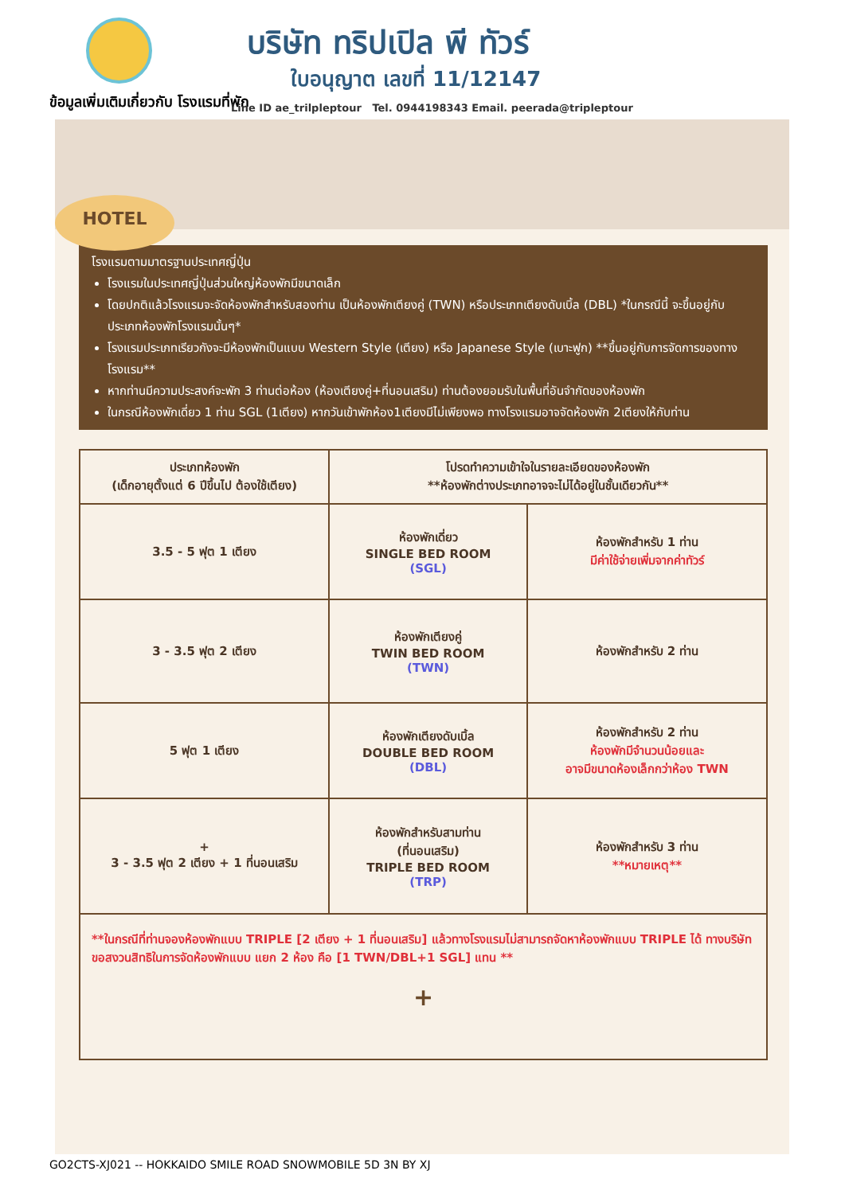บริษัท ทริปเปิล พี ทัวร์
ใบอนุญาต เลขที่ 11/12147
ข้อมูลเพิ่มเติมเกี่ยวกับ โรงแรมที่พัก
Line ID ae_trilpleptour Tel. 0944198343 Email. peerada@tripleptour
HOTEL
โรงแรมตามมาตรฐานประเทศญี่ปุ่น
โรงแรมในประเทศญี่ปุ่นส่วนใหญ่ห้องพักมีขนาดเล็ก
โดยปกติแล้วโรงแรมจะจัดห้องพักสำหรับสองท่าน เป็นห้องพักเตียงคู่ (TWN) หรือประเภทเตียงดับเบิ้ล (DBL) *ในกรณีนี้ จะขึ้นอยู่กับประเภทห้องพักโรงแรมนั้นๆ*
โรงแรมประเภทเรียวกังจะมีห้องพักเป็นแบบ Western Style (เตียง) หรือ Japanese Style (เบาะฟูก) **ขึ้นอยู่กับการจัดการของทางโรงแรม**
หากท่านมีความประสงค์จะพัก 3 ท่านต่อห้อง (ห้องเตียงคู่+ที่นอนเสริม) ท่านต้องยอมรับในพื้นที่อันจำกัดของห้องพัก
ในกรณีห้องพักเดี่ยว 1 ท่าน SGL (1เตียง) หากวันเข้าพักห้อง1เตียงมีไม่เพียงพอ ทางโรงแรมอาจจัดห้องพัก 2เตียงให้กับท่าน
| ประเภทห้องพัก (เด็กอายุตั้งแต่ 6 ปีขึ้นไป ต้องใช้เตียง) | โปรดทำความเข้าใจในรายละเอียดของห้องพัก **ห้องพักต่างประเภทอาจจะไม่ได้อยู่ในชั้นเดียวกัน** | |
| --- | --- | --- |
| 3.5 - 5 ฟุต 1 เตียง | ห้องพักเดี่ยว SINGLE BED ROOM (SGL) | ห้องพักสำหรับ 1 ท่าน มีค่าใช้จ่ายเพิ่มจากค่าทัวร์ |
| 3 - 3.5 ฟุต 2 เตียง | ห้องพักเตียงคู่ TWIN BED ROOM (TWN) | ห้องพักสำหรับ 2 ท่าน |
| 5 ฟุต 1 เตียง | ห้องพักเตียงดับเบิ้ล DOUBLE BED ROOM (DBL) | ห้องพักสำหรับ 2 ท่าน ห้องพักมีจำนวนน้อยและ อาจมีขนาดห้องเล็กกว่าห้อง TWN |
| + 3 - 3.5 ฟุต 2 เตียง + 1 ที่นอนเสริม | ห้องพักสำหรับสามท่าน (ที่นอนเสริม) TRIPLE BED ROOM (TRP) | ห้องพักสำหรับ 3 ท่าน **หมายเหตุ** |
| **ในกรณีที่ท่านจองห้องพักแบบ TRIPLE [2 เตียง + 1 ที่นอนเสริม] แล้วทางโรงแรมไม่สามารถจัดหาห้องพักแบบ TRIPLE ได้ ทางบริษัทขอสงวนสิทธิในการจัดห้องพักแบบ แยก 2 ห้อง คือ [1 TWN/DBL+1 SGL] แทน ** + | | |
GO2CTS-XJ021 -- HOKKAIDO SMILE ROAD SNOWMOBILE 5D 3N BY XJ